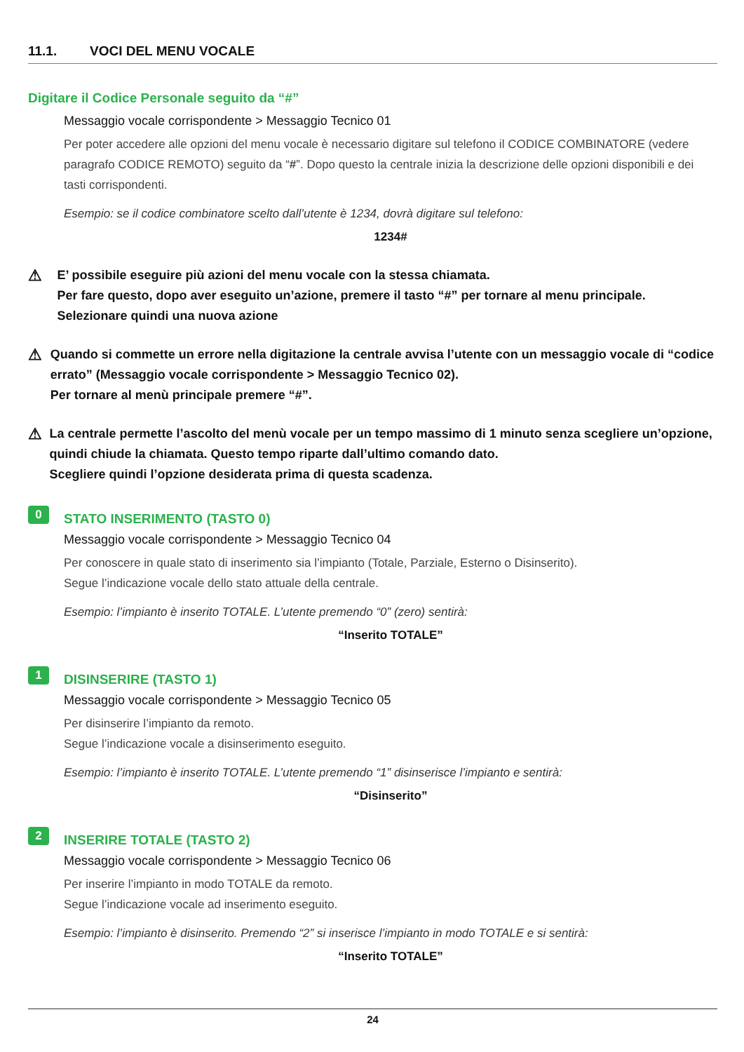11.1. VOCI DEL MENU VOCALE
Digitare il Codice Personale seguito da “#”
Messaggio vocale corrispondente > Messaggio Tecnico 01
Per poter accedere alle opzioni del menu vocale è necessario digitare sul telefono il CODICE COMBINATORE (vedere paragrafo CODICE REMOTO) seguito da “#”. Dopo questo la centrale inizia la descrizione delle opzioni disponibili e dei tasti corrispondenti.
Esempio: se il codice combinatore scelto dall’utente è 1234, dovrà digitare sul telefono:
1234#
⚠
E’ possibile eseguire più azioni del menu vocale con la stessa chiamata.
Per fare questo, dopo aver eseguito un’azione, premere il tasto “#” per tornare al menu principale. Selezionare quindi una nuova azione
⚠
Quando si commette un errore nella digitazione la centrale avvisa l’utente con un messaggio vocale di “codice errato” (Messaggio vocale corrispondente > Messaggio Tecnico 02).
Per tornare al menù principale premere “#”.
⚠
La centrale permette l’ascolto del menù vocale per un tempo massimo di 1 minuto senza scegliere un’opzione, quindi chiude la chiamata. Questo tempo riparte dall’ultimo comando dato.
Scegliere quindi l’opzione desiderata prima di questa scadenza.
0
STATO INSERIMENTO (TASTO 0)
Messaggio vocale corrispondente > Messaggio Tecnico 04
Per conoscere in quale stato di inserimento sia l’impianto (Totale, Parziale, Esterno o Disinserito).
Segue l’indicazione vocale dello stato attuale della centrale.
Esempio: l’impianto è inserito TOTALE. L’utente premendo “0” (zero) sentirà:
“Inserito TOTALE”
1
DISINSERIRE (TASTO 1)
Messaggio vocale corrispondente > Messaggio Tecnico 05
Per disinserire l’impianto da remoto.
Segue l’indicazione vocale a disinserimento eseguito.
Esempio: l’impianto è inserito TOTALE. L’utente premendo “1” disinserisce l’impianto e sentirà:
“Disinserito”
2
INSERIRE TOTALE (TASTO 2)
Messaggio vocale corrispondente > Messaggio Tecnico 06
Per inserire l’impianto in modo TOTALE da remoto.
Segue l’indicazione vocale ad inserimento eseguito.
Esempio: l’impianto è disinserito. Premendo “2” si inserisce l’impianto in modo TOTALE e si sentirà:
“Inserito TOTALE”
24